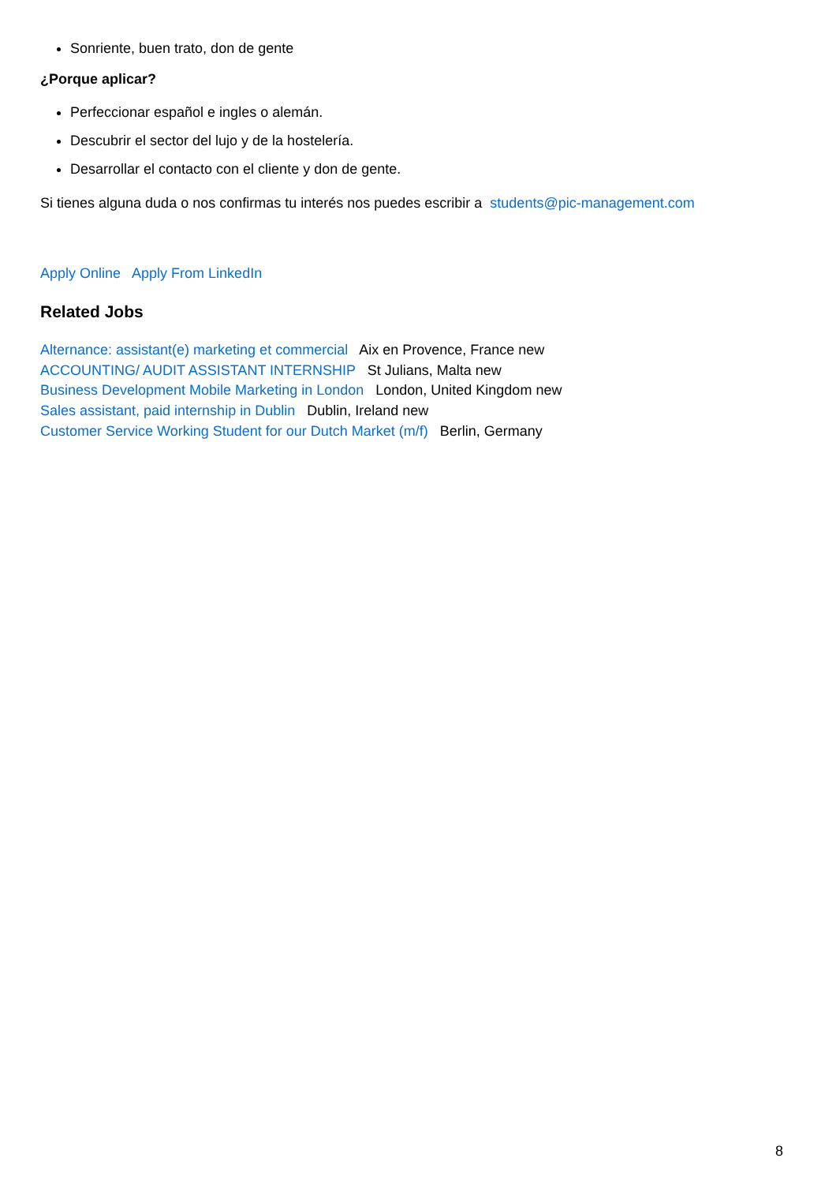Sonriente, buen trato, don de gente
¿Porque aplicar?
Perfeccionar español e ingles o alemán.
Descubrir el sector del lujo y de la hostelería.
Desarrollar el contacto con el cliente y don de gente.
Si tienes alguna duda o nos confirmas tu interés nos puedes escribir a students@pic-management.com
Apply Online Apply From LinkedIn
Related Jobs
Alternance: assistant(e) marketing et commercial Aix en Provence, France new
ACCOUNTING/ AUDIT ASSISTANT INTERNSHIP St Julians, Malta new
Business Development Mobile Marketing in London London, United Kingdom new
Sales assistant, paid internship in Dublin Dublin, Ireland new
Customer Service Working Student for our Dutch Market (m/f) Berlin, Germany
8